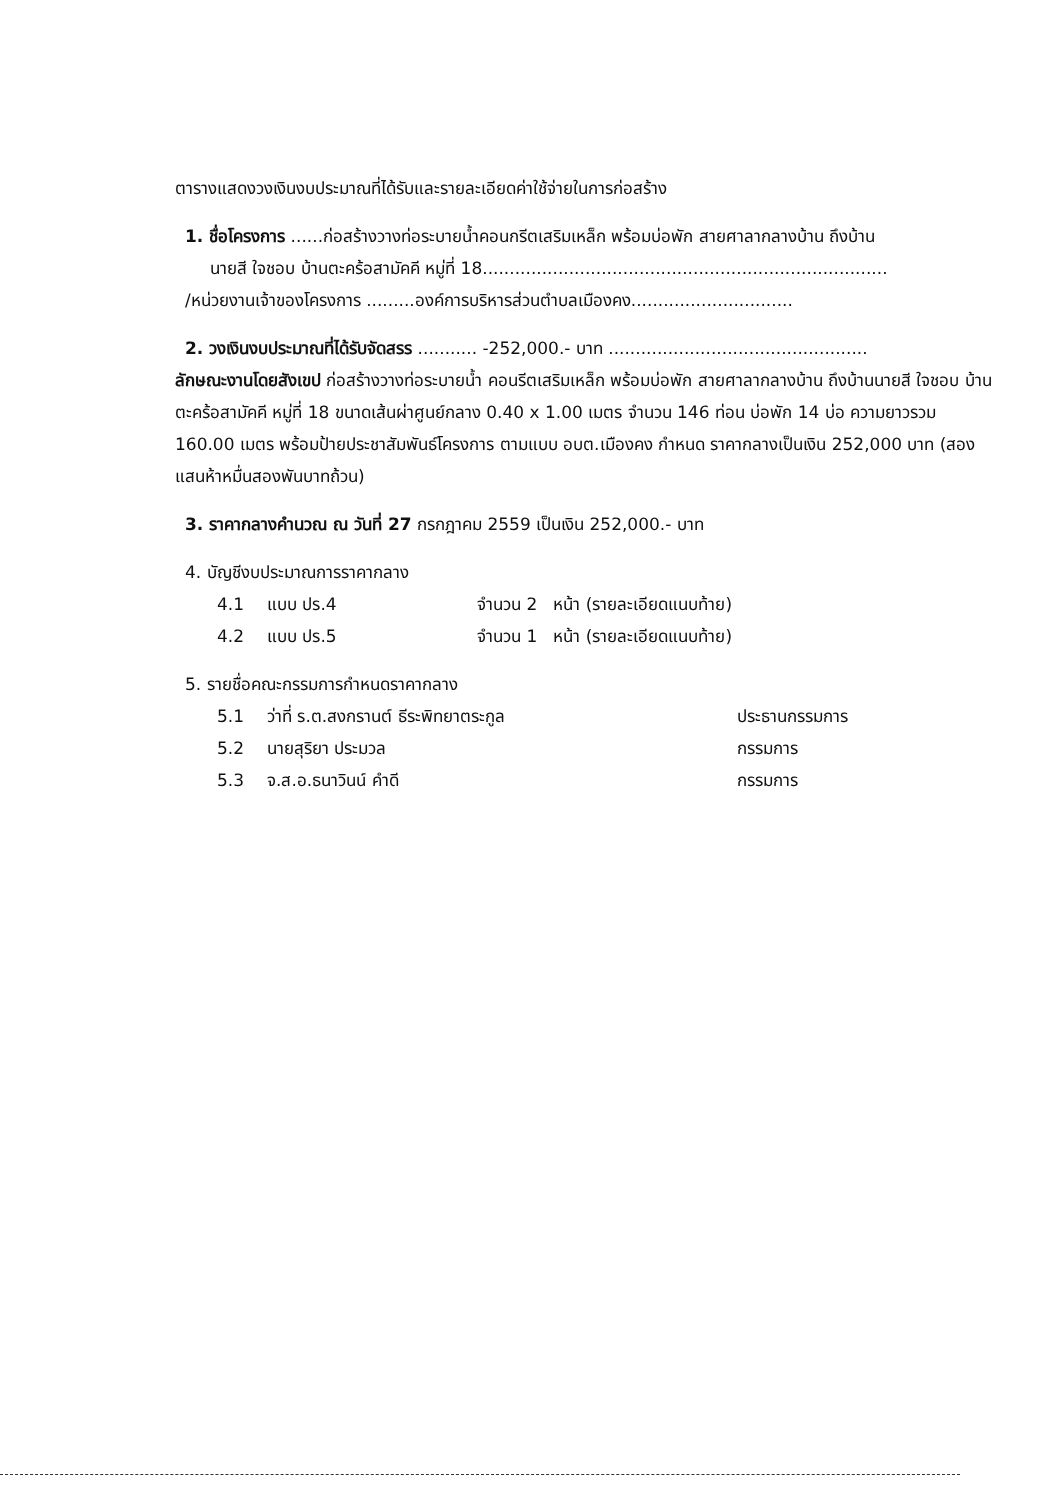ตารางแสดงวงเงินงบประมาณที่ได้รับและรายละเอียดค่าใช้จ่ายในการก่อสร้าง
1. ชื่อโครงการ ......ก่อสร้างวางท่อระบายน้ำคอนกรีตเสริมเหล็ก พร้อมบ่อพัก สายศาลากลางบ้าน ถึงบ้าน
นายสี ใจชอบ บ้านตะคร้อสามัคคี หมู่ที่ 18...........................................................................
/หน่วยงานเจ้าของโครงการ .........องค์การบริหารส่วนตำบลเมืองคง..............................
2. วงเงินงบประมาณที่ได้รับจัดสรร ........... -252,000.- บาท ................................................
ลักษณะงานโดยสังเขป ก่อสร้างวางท่อระบายน้ำ คอนรีตเสริมเหล็ก พร้อมบ่อพัก สายศาลากลางบ้าน ถึงบ้านนายสี ใจชอบ บ้านตะคร้อสามัคคี หมู่ที่ 18 ขนาดเส้นผ่าศูนย์กลาง 0.40 x 1.00 เมตร จำนวน 146 ท่อน บ่อพัก 14 บ่อ ความยาวรวม 160.00 เมตร พร้อมป้ายประชาสัมพันธ์โครงการ ตามแบบ อบต.เมืองคง กำหนด ราคากลางเป็นเงิน 252,000 บาท (สองแสนห้าหมื่นสองพันบาทถ้วน)
3. ราคากลางคำนวณ ณ วันที่ 27 กรกฎาคม 2559 เป็นเงิน 252,000.- บาท
4. บัญชีงบประมาณการราคากลาง
| 4.1 | แบบ ปร.4 | จำนวน 2 หน้า (รายละเอียดแนบท้าย) |
| 4.2 | แบบ ปร.5 | จำนวน 1 หน้า (รายละเอียดแนบท้าย) |
5. รายชื่อคณะกรรมการกำหนดราคากลาง
| 5.1 | ว่าที่ ร.ต.สงกรานต์ ธีระพิทยาตระกูล | ประธานกรรมการ |
| 5.2 | นายสุริยา ประมวล | กรรมการ |
| 5.3 | จ.ส.อ.ธนาวินน์ คำดี | กรรมการ |